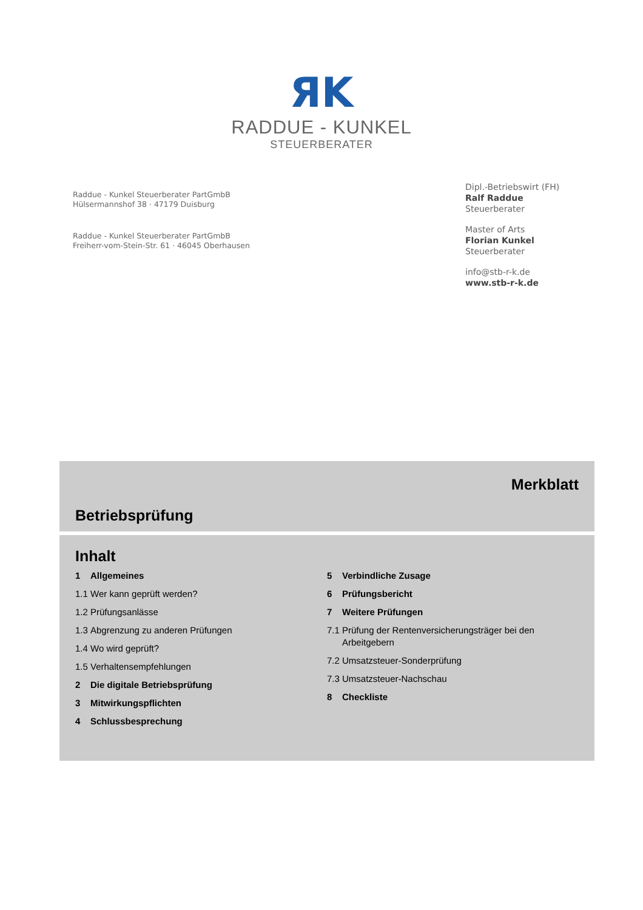ЯK
RADDUE - KUNKEL
STEUERBERATER
Raddue - Kunkel Steuerberater PartGmbB
Hülsermannshof 38 · 47179 Duisburg
Raddue - Kunkel Steuerberater PartGmbB
Freiherr-vom-Stein-Str. 61 · 46045 Oberhausen
Dipl.-Betriebswirt (FH)
Ralf Raddue
Steuerberater
Master of Arts
Florian Kunkel
Steuerberater
info@stb-r-k.de
www.stb-r-k.de
Merkblatt
Betriebsprüfung
Inhalt
1 Allgemeines
1.1 Wer kann geprüft werden?
1.2 Prüfungsanlässe
1.3 Abgrenzung zu anderen Prüfungen
1.4 Wo wird geprüft?
1.5 Verhaltensempfehlungen
2 Die digitale Betriebsprüfung
3 Mitwirkungspflichten
4 Schlussbesprechung
5 Verbindliche Zusage
6 Prüfungsbericht
7 Weitere Prüfungen
7.1 Prüfung der Rentenversicherungsträger bei den Arbeitgebern
7.2 Umsatzsteuer-Sonderprüfung
7.3 Umsatzsteuer-Nachschau
8 Checkliste